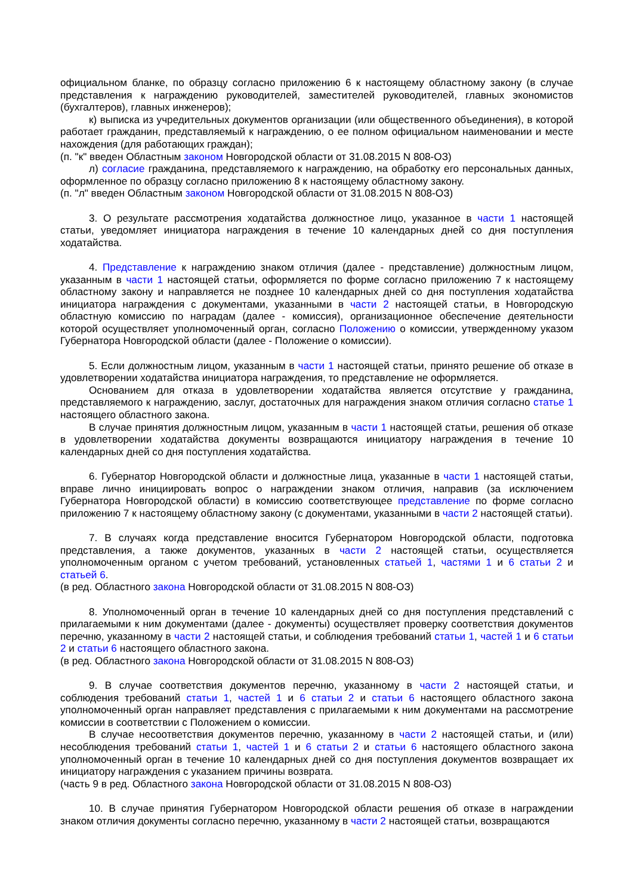официальном бланке, по образцу согласно приложению 6 к настоящему областному закону (в случае представления к награждению руководителей, заместителей руководителей, главных экономистов (бухгалтеров), главных инженеров);
к) выписка из учредительных документов организации (или общественного объединения), в которой работает гражданин, представляемый к награждению, о ее полном официальном наименовании и месте нахождения (для работающих граждан);
(п. "к" введен Областным законом Новгородской области от 31.08.2015 N 808-ОЗ)
л) согласие гражданина, представляемого к награждению, на обработку его персональных данных, оформленное по образцу согласно приложению 8 к настоящему областному закону.
(п. "л" введен Областным законом Новгородской области от 31.08.2015 N 808-ОЗ)
3. О результате рассмотрения ходатайства должностное лицо, указанное в части 1 настоящей статьи, уведомляет инициатора награждения в течение 10 календарных дней со дня поступления ходатайства.
4. Представление к награждению знаком отличия (далее - представление) должностным лицом, указанным в части 1 настоящей статьи, оформляется по форме согласно приложению 7 к настоящему областному закону и направляется не позднее 10 календарных дней со дня поступления ходатайства инициатора награждения с документами, указанными в части 2 настоящей статьи, в Новгородскую областную комиссию по наградам (далее - комиссия), организационное обеспечение деятельности которой осуществляет уполномоченный орган, согласно Положению о комиссии, утвержденному указом Губернатора Новгородской области (далее - Положение о комиссии).
5. Если должностным лицом, указанным в части 1 настоящей статьи, принято решение об отказе в удовлетворении ходатайства инициатора награждения, то представление не оформляется.
Основанием для отказа в удовлетворении ходатайства является отсутствие у гражданина, представляемого к награждению, заслуг, достаточных для награждения знаком отличия согласно статье 1 настоящего областного закона.
В случае принятия должностным лицом, указанным в части 1 настоящей статьи, решения об отказе в удовлетворении ходатайства документы возвращаются инициатору награждения в течение 10 календарных дней со дня поступления ходатайства.
6. Губернатор Новгородской области и должностные лица, указанные в части 1 настоящей статьи, вправе лично инициировать вопрос о награждении знаком отличия, направив (за исключением Губернатора Новгородской области) в комиссию соответствующее представление по форме согласно приложению 7 к настоящему областному закону (с документами, указанными в части 2 настоящей статьи).
7. В случаях когда представление вносится Губернатором Новгородской области, подготовка представления, а также документов, указанных в части 2 настоящей статьи, осуществляется уполномоченным органом с учетом требований, установленных статьей 1, частями 1 и 6 статьи 2 и статьей 6.
(в ред. Областного закона Новгородской области от 31.08.2015 N 808-ОЗ)
8. Уполномоченный орган в течение 10 календарных дней со дня поступления представлений с прилагаемыми к ним документами (далее - документы) осуществляет проверку соответствия документов перечню, указанному в части 2 настоящей статьи, и соблюдения требований статьи 1, частей 1 и 6 статьи 2 и статьи 6 настоящего областного закона.
(в ред. Областного закона Новгородской области от 31.08.2015 N 808-ОЗ)
9. В случае соответствия документов перечню, указанному в части 2 настоящей статьи, и соблюдения требований статьи 1, частей 1 и 6 статьи 2 и статьи 6 настоящего областного закона уполномоченный орган направляет представления с прилагаемыми к ним документами на рассмотрение комиссии в соответствии с Положением о комиссии.
В случае несоответствия документов перечню, указанному в части 2 настоящей статьи, и (или) несоблюдения требований статьи 1, частей 1 и 6 статьи 2 и статьи 6 настоящего областного закона уполномоченный орган в течение 10 календарных дней со дня поступления документов возвращает их инициатору награждения с указанием причины возврата.
(часть 9 в ред. Областного закона Новгородской области от 31.08.2015 N 808-ОЗ)
10. В случае принятия Губернатором Новгородской области решения об отказе в награждении знаком отличия документы согласно перечню, указанному в части 2 настоящей статьи, возвращаются